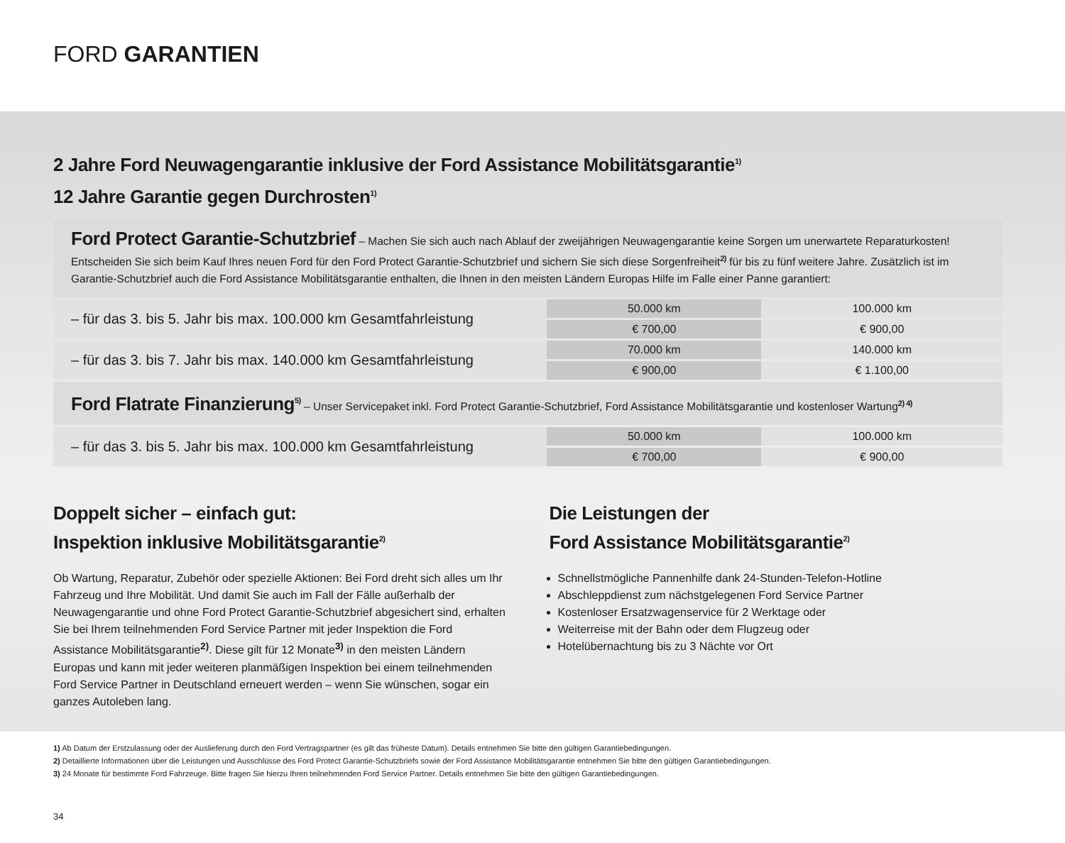FORD GARANTIEN
2 Jahre Ford Neuwagengarantie inklusive der Ford Assistance Mobilitätsgarantie<sup>1)</sup>
12 Jahre Garantie gegen Durchrosten<sup>1)</sup>
| Ford Protect Garantie-Schutzbrief – Machen Sie sich auch nach Ablauf der zweijährigen Neuwagengarantie keine Sorgen um unerwartete Reparaturkosten! Entscheiden Sie sich beim Kauf Ihres neuen Ford für den Ford Protect Garantie-Schutzbrief und sichern Sie sich diese Sorgenfreiheit<sup>2)</sup> für bis zu fünf weitere Jahre. Zusätzlich ist im Garantie-Schutzbrief auch die Ford Assistance Mobilitätsgarantie enthalten, die Ihnen in den meisten Ländern Europas Hilfe im Falle einer Panne garantiert: | | |
| – für das 3. bis 5. Jahr bis max. 100.000 km Gesamtfahrleistung | 50.000 km | 100.000 km |
| | € 700,00 | € 900,00 |
| – für das 3. bis 7. Jahr bis max. 140.000 km Gesamtfahrleistung | 70.000 km | 140.000 km |
| | € 900,00 | € 1.100,00 |
| Ford Flatrate Finanzierung<sup>5)</sup> – Unser Servicepaket inkl. Ford Protect Garantie-Schutzbrief, Ford Assistance Mobilitätsgarantie und kostenloser Wartung<sup>2) 4)</sup> | | |
| – für das 3. bis 5. Jahr bis max. 100.000 km Gesamtfahrleistung | 50.000 km | 100.000 km |
| | € 700,00 | € 900,00 |
Doppelt sicher – einfach gut:
Inspektion inklusive Mobilitätsgarantie<sup>2)</sup>
Ob Wartung, Reparatur, Zubehör oder spezielle Aktionen: Bei Ford dreht sich alles um Ihr Fahrzeug und Ihre Mobilität. Und damit Sie auch im Fall der Fälle außerhalb der Neuwagengarantie und ohne Ford Protect Garantie-Schutzbrief abgesichert sind, erhalten Sie bei Ihrem teilnehmenden Ford Service Partner mit jeder Inspektion die Ford Assistance Mobilitätsgarantie<sup>2)</sup>. Diese gilt für 12 Monate<sup>3)</sup> in den meisten Ländern Europas und kann mit jeder weiteren planmäßigen Inspektion bei einem teilnehmenden Ford Service Partner in Deutschland erneuert werden – wenn Sie wünschen, sogar ein ganzes Autoleben lang.
Die Leistungen der
Ford Assistance Mobilitätsgarantie<sup>2)</sup>
Schnellstmögliche Pannenhilfe dank 24-Stunden-Telefon-Hotline
Abschleppdienst zum nächstgelegenen Ford Service Partner
Kostenloser Ersatzwagenservice für 2 Werktage oder
Weiterreise mit der Bahn oder dem Flugzeug oder
Hotelübernachtung bis zu 3 Nächte vor Ort
1) Ab Datum der Erstzulassung oder der Auslieferung durch den Ford Vertragspartner (es gilt das früheste Datum). Details entnehmen Sie bitte den gültigen Garantiebedingungen.
2) Detaillierte Informationen über die Leistungen und Ausschlüsse des Ford Protect Garantie-Schutzbriefs sowie der Ford Assistance Mobilitätsgarantie entnehmen Sie bitte den gültigen Garantiebedingungen.
3) 24 Monate für bestimmte Ford Fahrzeuge. Bitte fragen Sie hierzu Ihren teilnehmenden Ford Service Partner. Details entnehmen Sie bitte den gültigen Garantiebedingungen.
34